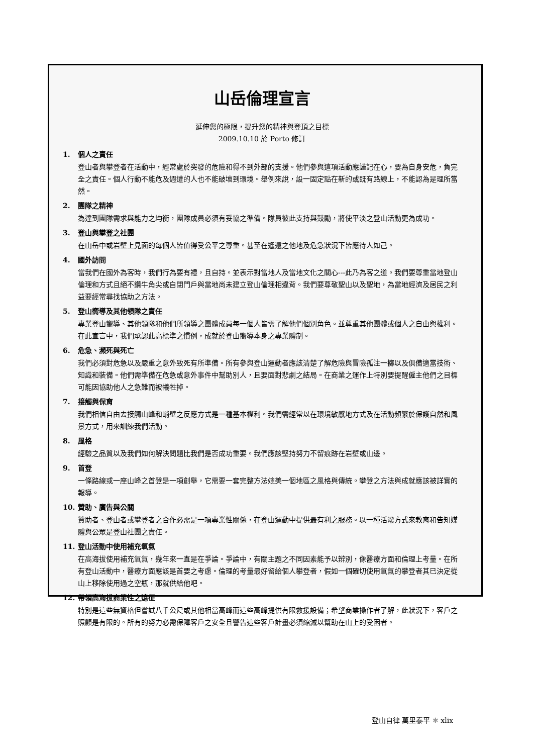山岳倫理宣言
延伸您的極限，提升您的精神與登頂之目標
2009.10.10 於 Porto 修訂
1. 個人之責任
登山者與攀登者在活動中，經常處於突發的危險和得不到外部的支援。他們參與這項活動應謹記在心，要為自身安危，負完全之責任。個人行動不能危及週遭的人也不能破壞到環境。舉例來說，設一固定點在新的或既有路線上，不能認為是理所當然。
2. 團隊之精神
為達到團隊需求與能力之均衡，團隊成員必須有妥協之準備。隊員彼此支持與鼓勵，將使平淡之登山活動更為成功。
3. 登山與攀登之社團
在山岳中或岩壁上見面的每個人皆值得受公平之尊重。甚至在遙遠之他地及危急狀況下皆應待人如己。
4. 國外訪問
當我們在國外為客時，我們行為要有禮，且自持。並表示對當地人及當地文化之關心---此乃為客之道。我們要尊重當地登山倫理和方式且絕不鑽牛角尖或自閉門戶與當地尚未建立登山倫理相違背。我們要尊敬聖山以及聖地，為當地經濟及居民之利益要經常尋找協助之方法。
5. 登山嚮導及其他領隊之責任
專業登山嚮導、其他領隊和他們所領導之團體成員每一個人皆需了解他們個別角色。並尊重其他團體或個人之自由與權利。在此宣言中，我們承認此高標準之慣例，成就於登山嚮導本身之專業體制。
6. 危急、瀕死與死亡
我們必須對危急以及嚴重之意外致死有所準備。所有參與登山運動者應該清楚了解危險與冒險孤注一擲以及俱備適當技術、知識和裝備。他們需準備在危急或意外事件中幫助別人，且要面對悲劇之結局。在商業之運作上特別要提醒僱主他們之目標可能因協助他人之急難而被犧牲掉。
7. 接觸與保育
我們相信自由去接觸山峰和峭壁之反應方式是一種基本權利。我們需經常以在環境敏感地方式及在活動頻繁於保護自然和風景方式，用來訓練我們活動。
8. 風格
經驗之品質以及我們如何解決問題比我們是否成功重要。我們應該堅持努力不留痕跡在岩壁或山邊。
9. 首登
一條路線或一座山峰之首登是一項創舉，它需要一套完整方法媲美一個地區之風格與傳統。攀登之方法與成就應該被詳實的報導。
10. 贊助、廣告與公關
贊助者、登山者或攀登者之合作必需是一項專業性關係，在登山運動中提供最有利之服務。以一種活潑方式來教育和告知媒體與公眾是登山社團之責任。
11. 登山活動中使用補充氧氣
在高海拔使用補充氧氣，幾年來一直是在爭論。爭論中，有關主題之不同因素能予以辨別，像醫療方面和倫理上考量。在所有登山活動中，醫療方面應該是首要之考慮。倫理的考量最好留給個人攀登者，假如一個確切使用氧氣的攀登者其已決定從山上移除使用過之空瓶，那就供給他吧。
12. 帶領高海拔商業性之遠征
特別是這些無資格但嘗試八千公尺或其他相當高峰而這些高峰提供有限救援設備；希望商業操作者了解，此狀況下，客戶之照顧是有限的。所有的努力必需保障客戶之安全且警告這些客戶計畫必須縮減以幫助在山上的受困者。
登山自律 萬里泰平 ✱ xlix